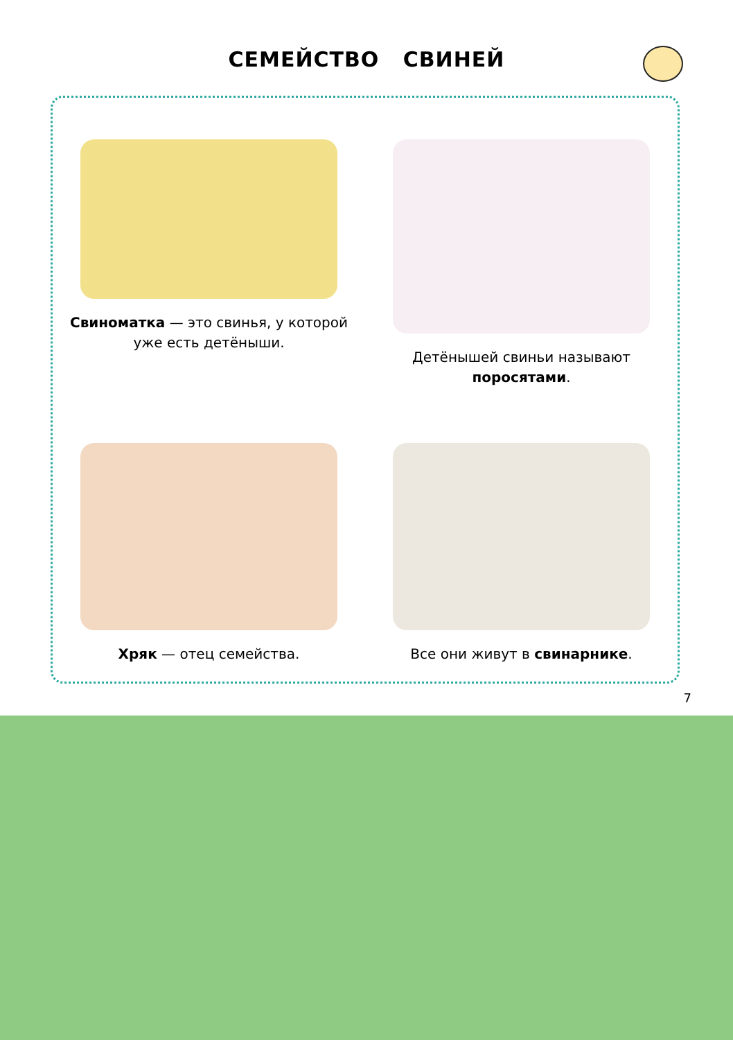СЕМЕЙСТВО СВИНЕЙ
Свиноматка — это свинья, у которой уже есть детёныши.
Детёнышей свиньи называют поросятами.
Хряк — отец семейства.
Все они живут в свинарнике.
7